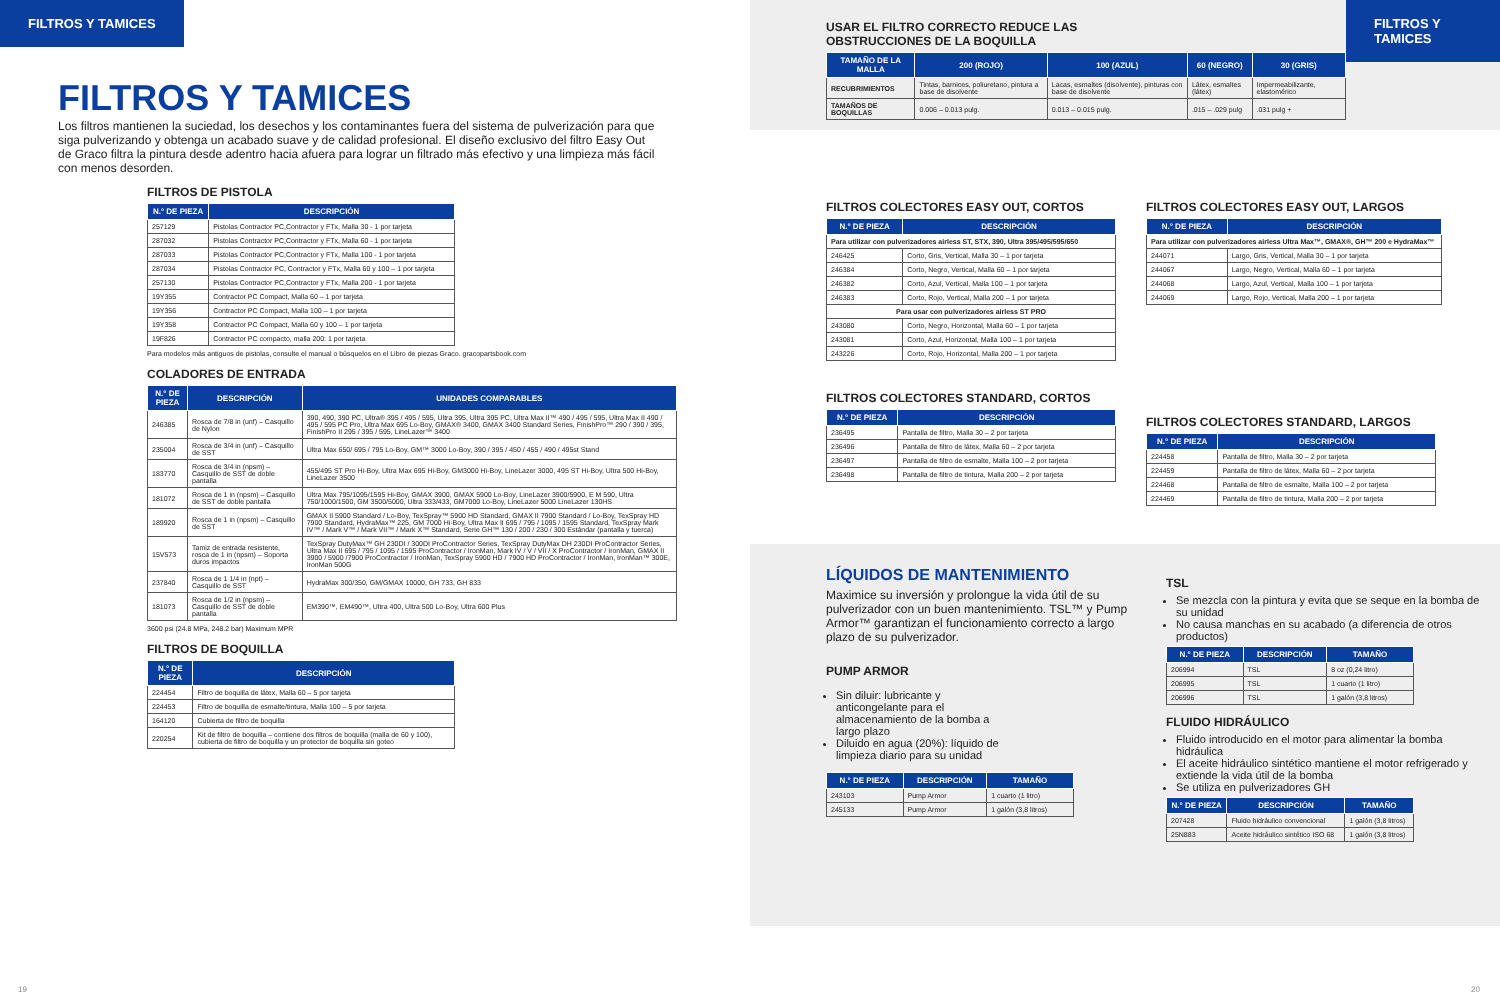FILTROS Y TAMICES
FILTROS Y TAMICES
Los filtros mantienen la suciedad, los desechos y los contaminantes fuera del sistema de pulverización para que siga pulverizando y obtenga un acabado suave y de calidad profesional. El diseño exclusivo del filtro Easy Out de Graco filtra la pintura desde adentro hacia afuera para lograr un filtrado más efectivo y una limpieza más fácil con menos desorden.
FILTROS DE PISTOLA
| N.° DE PIEZA | DESCRIPCIÓN |
| --- | --- |
| 257129 | Pistolas Contractor PC,Contractor y FTx, Malla 30 - 1 por tarjeta |
| 287032 | Pistolas Contractor PC,Contractor y FTx, Malla 60 - 1 por tarjeta |
| 287033 | Pistolas Contractor PC,Contractor y FTx, Malla 100 - 1 por tarjeta |
| 287034 | Pistolas Contractor PC, Contractor y FTx, Malla 60 y 100 – 1 por tarjeta |
| 257130 | Pistolas Contractor PC,Contractor y FTx, Malla 200 - 1 por tarjeta |
| 19Y355 | Contractor PC Compact, Malla 60 – 1 por tarjeta |
| 19Y356 | Contractor PC Compact, Malla 100 – 1 por tarjeta |
| 19Y358 | Contractor PC Compact, Malla 60 y 100 – 1 por tarjeta |
| 19F826 | Contractor PC compacto, malla 200: 1 por tarjeta |
Para modelos más antiguos de pistolas, consulte el manual o búsquelos en el Libro de piezas Graco. gracopartsbook.com
COLADORES DE ENTRADA
| N.° DE PIEZA | DESCRIPCIÓN | UNIDADES COMPARABLES |
| --- | --- | --- |
| 246385 | Rosca de 7/8 in (unf) – Casquillo de Nylon | 390, 490, 390 PC, Ultra® 395 / 495 / 595, Ultra 395, Ultra 395 PC, Ultra Max II™ 490 / 495 / 595, Ultra Max II 490 / 495 / 595 PC Pro, Ultra Max 695 Lo-Boy, GMAX® 3400, GMAX 3400 Standard Series, FinishPro™ 290 / 390 / 395, FinishPro II 295 / 395 / 595, LineLazer™ 3400 |
| 235004 | Rosca de 3/4 in (unf) – Casquillo de SST | Ultra Max 650/ 695 / 795 Lo-Boy, GM™ 3000 Lo-Boy, 390 / 395 / 450 / 455 / 490 / 495st Stand |
| 183770 | Rosca de 3/4 in (npsm) – Casquillo de SST de doble pantalla | 455/495 ST Pro Hi-Boy, Ultra Max 695 Hi-Boy, GM3000 Hi-Boy, LineLazer 3000, 495 ST Hi-Boy, Ultra 500 Hi-Boy, LineLazer 3500 |
| 181072 | Rosca de 1 in (npsm) – Casquillo de SST de doble pantalla | Ultra Max 795/1095/1595 Hi-Boy, GMAX 3900, GMAX 5900 Lo-Boy, LineLazer 3900/5900, E M 590, Ultra 750/1000/1500, GM 3500/5000, Ultra 333/433, GM7000 Lo-Boy, LineLazer 5000 LineLazer 130HS |
| 189920 | Rosca de 1 in (npsm) – Casquillo de SST | GMAX II 5900 Standard / Lo-Boy, TexSpray™ 5900 HD Standard, GMAX II 7900 Standard / Lo-Boy, TexSpray HD 7900 Standard, HydraMax™ 225, GM 7000 Hi-Boy, Ultra Max II 695 / 795 / 1095 / 1595 Standard, TexSpray Mark IV™ / Mark V™ / Mark VII™ / Mark X™ Standard, Serie GH™ 130 / 200 / 230 / 300 Estándar (pantalla y tuerca) |
| 15V573 | Tamiz de entrada resistente, rosca de 1 in (npsm) – Soporta duros impactos | TexSpray DutyMax™ GH 230DI / 300DI ProContractor Series, TexSpray DutyMax DH 230DI ProContractor Series, Ultra Max II 695 / 795 / 1095 / 1595 ProContractor / IronMan, Mark IV / V / VII / X ProContractor / IronMan, GMAX II 3900 / 5900 /7900 ProContractor / IronMan, TexSpray 5900 HD / 7900 HD ProContractor / IronMan, IronMan™ 300E, IronMan 500G |
| 237840 | Rosca de 1 1/4 in (npt) – Casquillo de SST | HydraMax 300/350, GM/GMAX 10000, GH 733, GH 833 |
| 181073 | Rosca de 1/2 in (npsm) – Casquillo de SST de doble pantalla | EM390™, EM490™, Ultra 400, Ultra 500 Lo-Boy, Ultra 600 Plus |
3600 psi (24.8 MPa, 248.2 bar) Maximum MPR
FILTROS DE BOQUILLA
| N.° DE PIEZA | DESCRIPCIÓN |
| --- | --- |
| 224454 | Filtro de boquilla de látex, Malla 60 – 5 por tarjeta |
| 224453 | Filtro de boquilla de esmalte/tintura, Malla 100 – 5 por tarjeta |
| 164120 | Cubierta de filtro de boquilla |
| 220254 | Kit de filtro de boquilla – contiene dos filtros de boquilla (malla de 60 y 100), cubierta de filtro de boquilla y un protector de boquilla sin goteo |
19
USAR EL FILTRO CORRECTO REDUCE LAS
OBSTRUCCIONES DE LA BOQUILLA
| TAMAÑO DE LA MALLA | 200 (ROJO) | 100 (AZUL) | 60 (NEGRO) | 30 (GRIS) |
| --- | --- | --- | --- | --- |
| RECUBRIMIENTOS | Tintas, barnices, poliuretano, pintura a base de disolvente | Lacas, esmaltes (disolvente), pinturas con base de disolvente | Látex, esmaltes (látex) | Impermeabilizante, elastomérico |
| TAMAÑOS DE BOQUILLAS | 0.006 – 0.013 pulg. | 0.013 – 0.015 pulg. | .015 – .029 pulg | .031 pulg + |
FILTROS Y TAMICES
FILTROS COLECTORES EASY OUT, CORTOS
| N.° DE PIEZA | DESCRIPCIÓN |
| --- | --- |
| Para utilizar con pulverizadores airless ST, STX, 390, Ultra 395/495/595/650 | |
| 246425 | Corto, Gris, Vertical, Malla 30 – 1 por tarjeta |
| 246384 | Corto, Negro, Vertical, Malla 60 – 1 por tarjeta |
| 246382 | Corto, Azul, Vertical, Malla 100 – 1 por tarjeta |
| 246383 | Corto, Rojo, Vertical, Malla 200 – 1 por tarjeta |
| Para usar con pulverizadores airless ST PRO | |
| 243080 | Corto, Negro, Horizontal, Malla 60 – 1 por tarjeta |
| 243081 | Corto, Azul, Horizontal, Malla 100 – 1 por tarjeta |
| 243226 | Corto, Rojo, Horizontal, Malla 200 – 1 por tarjeta |
FILTROS COLECTORES STANDARD, CORTOS
| N.° DE PIEZA | DESCRIPCIÓN |
| --- | --- |
| 236495 | Pantalla de filtro, Malla 30 – 2 por tarjeta |
| 236496 | Pantalla de filtro de látex, Malla 60 – 2 por tarjeta |
| 236497 | Pantalla de filtro de esmalte, Malla 100 – 2 por tarjeta |
| 236498 | Pantalla de filtro de tintura, Malla 200 – 2 por tarjeta |
FILTROS COLECTORES EASY OUT, LARGOS
| N.° DE PIEZA | DESCRIPCIÓN |
| --- | --- |
| Para utilizar con pulverizadores airless Ultra Max™, GMAX®, GH™ 200 e HydraMax™ | |
| 244071 | Largo, Gris, Vertical, Malla 30 – 1 por tarjeta |
| 244067 | Largo, Negro, Vertical, Malla 60 – 1 por tarjeta |
| 244068 | Largo, Azul, Vertical, Malla 100 – 1 por tarjeta |
| 244069 | Largo, Rojo, Vertical, Malla 200 – 1 por tarjeta |
FILTROS COLECTORES STANDARD, LARGOS
| N.° DE PIEZA | DESCRIPCIÓN |
| --- | --- |
| 224458 | Pantalla de filtro, Malla 30 – 2 por tarjeta |
| 224459 | Pantalla de filtro de látex, Malla 60 – 2 por tarjeta |
| 224468 | Pantalla de filtro de esmalte, Malla 100 – 2 por tarjeta |
| 224469 | Pantalla de filtro de tintura, Malla 200 – 2 por tarjeta |
LÍQUIDOS DE MANTENIMIENTO
Maximice su inversión y prolongue la vida útil de su pulverizador con un buen mantenimiento. TSL™ y Pump Armor™ garantizan el funcionamiento correcto a largo plazo de su pulverizador.
PUMP ARMOR
Sin diluir: lubricante y anticongelante para el almacenamiento de la bomba a largo plazo
Diluido en agua (20%): líquido de limpieza diario para su unidad
| N.° DE PIEZA | DESCRIPCIÓN | TAMAÑO |
| --- | --- | --- |
| 243103 | Pump Armor | 1 cuarto (1 litro) |
| 245133 | Pump Armor | 1 galón (3,8 litros) |
TSL
Se mezcla con la pintura y evita que se seque en la bomba de su unidad
No causa manchas en su acabado (a diferencia de otros productos)
| N.° DE PIEZA | DESCRIPCIÓN | TAMAÑO |
| --- | --- | --- |
| 206994 | TSL | 8 oz (0,24 litro) |
| 206995 | TSL | 1 cuarto (1 litro) |
| 206996 | TSL | 1 galón (3,8 litros) |
FLUIDO HIDRÁULICO
Fluido introducido en el motor para alimentar la bomba hidráulica
El aceite hidráulico sintético mantiene el motor refrigerado y extiende la vida útil de la bomba
Se utiliza en pulverizadores GH
| N.° DE PIEZA | DESCRIPCIÓN | TAMAÑO |
| --- | --- | --- |
| 207428 | Fluido hidráulico convencional | 1 galón (3,8 litros) |
| 25N883 | Aceite hidráulico sintético ISO 68 | 1 galón (3,8 litros) |
20